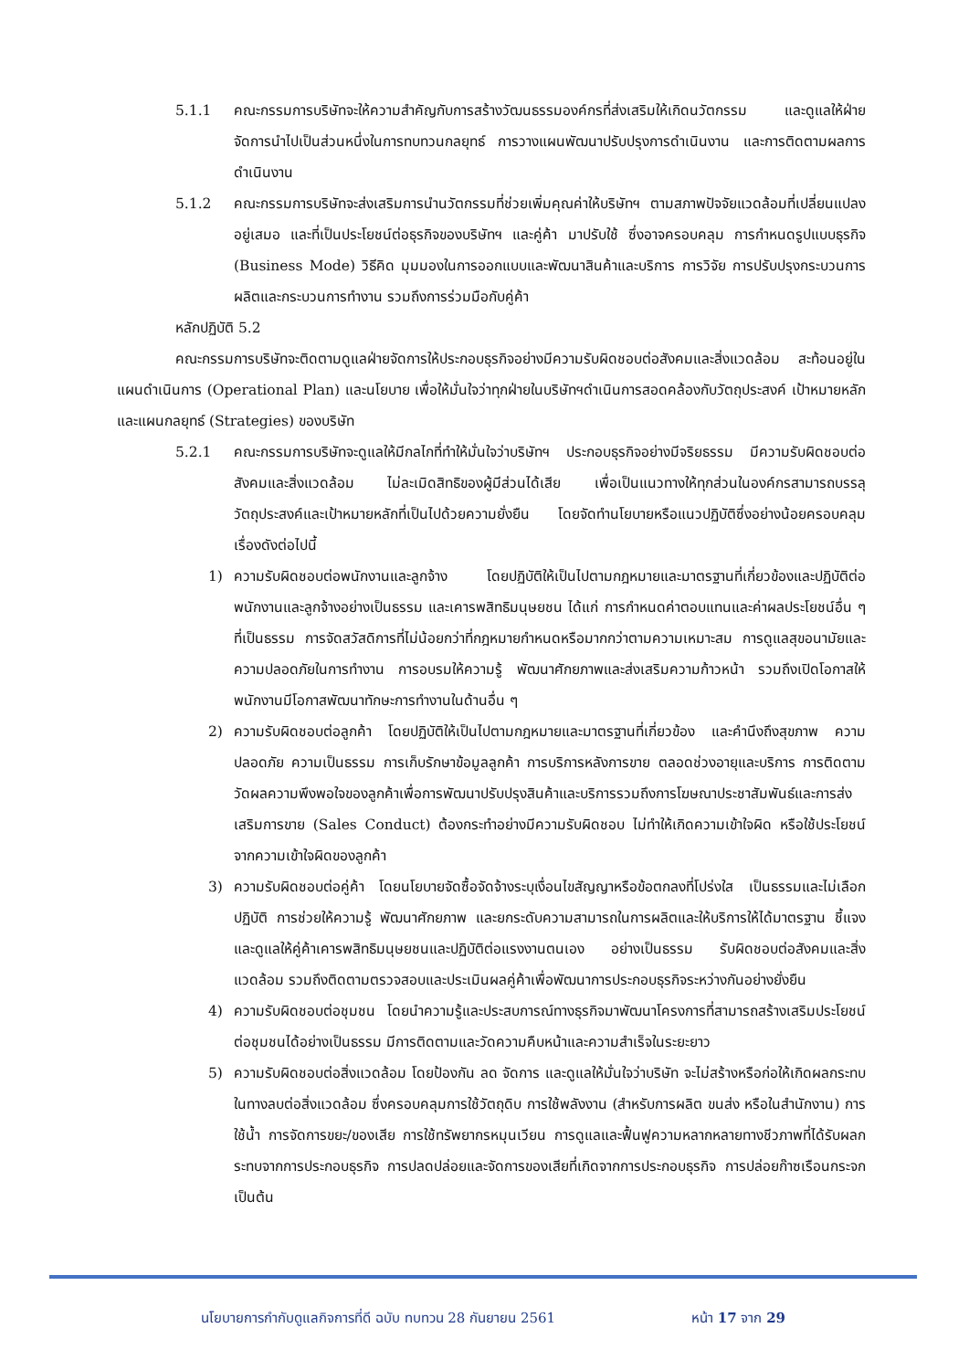5.1.1 คณะกรรมการบริษัทจะให้ความสำคัญกับการสร้างวัฒนธรรมองค์กรที่ส่งเสริมให้เกิดนวัตกรรม และดูแลให้ฝ่ายจัดการนำไปเป็นส่วนหนึ่งในการทบทวนกลยุทธ์ การวางแผนพัฒนาปรับปรุงการดำเนินงาน และการติดตามผลการดำเนินงาน
5.1.2 คณะกรรมการบริษัทจะส่งเสริมการนำนวัตกรรมที่ช่วยเพิ่มคุณค่าให้บริษัทฯ ตามสภาพปัจจัยแวดล้อมที่เปลี่ยนแปลงอยู่เสมอ และที่เป็นประโยชน์ต่อธุรกิจของบริษัทฯ และคู่ค้า มาปรับใช้ ซึ่งอาจครอบคลุม การกำหนดรูปแบบธุรกิจ (Business Mode) วิธีคิด มุมมองในการออกแบบและพัฒนาสินค้าและบริการ การวิจัย การปรับปรุงกระบวนการผลิตและกระบวนการทำงาน รวมถึงการร่วมมือกับคู่ค้า
หลักปฏิบัติ 5.2
คณะกรรมการบริษัทจะติดตามดูแลฝ่ายจัดการให้ประกอบธุรกิจอย่างมีความรับผิดชอบต่อสังคมและสิ่งแวดล้อม สะท้อนอยู่ในแผนดำเนินการ (Operational Plan) และนโยบาย เพื่อให้มั่นใจว่าทุกฝ่ายในบริษัทฯดำเนินการสอดคล้องกับวัตถุประสงค์ เป้าหมายหลัก และแผนกลยุทธ์ (Strategies) ของบริษัท
5.2.1 คณะกรรมการบริษัทจะดูแลให้มีกลไกที่ทำให้มั่นใจว่าบริษัทฯ ประกอบธุรกิจอย่างมีจริยธรรม มีความรับผิดชอบต่อสังคมและสิ่งแวดล้อม ไม่ละเมิดสิทธิของผู้มีส่วนได้เสีย เพื่อเป็นแนวทางให้ทุกส่วนในองค์กรสามารถบรรลุวัตถุประสงค์และเป้าหมายหลักที่เป็นไปด้วยความยั่งยืน โดยจัดทำนโยบายหรือแนวปฏิบัติซึ่งอย่างน้อยครอบคลุมเรื่องดังต่อไปนี้
1) ความรับผิดชอบต่อพนักงานและลูกจ้าง โดยปฏิบัติให้เป็นไปตามกฎหมายและมาตรฐานที่เกี่ยวข้องและปฏิบัติต่อพนักงานและลูกจ้างอย่างเป็นธรรม และเคารพสิทธิมนุษยชน ได้แก่ การกำหนดค่าตอบแทนและค่าผลประโยชน์อื่น ๆ ที่เป็นธรรม การจัดสวัสดิการที่ไม่น้อยกว่าที่กฎหมายกำหนดหรือมากกว่าตามความเหมาะสม การดูแลสุขอนามัยและความปลอดภัยในการทำงาน การอบรมให้ความรู้ พัฒนาศักยภาพและส่งเสริมความก้าวหน้า รวมถึงเปิดโอกาสให้พนักงานมีโอกาสพัฒนาทักษะการทำงานในด้านอื่น ๆ
2) ความรับผิดชอบต่อลูกค้า โดยปฏิบัติให้เป็นไปตามกฎหมายและมาตรฐานที่เกี่ยวข้อง และคำนึงถึงสุขภาพ ความปลอดภัย ความเป็นธรรม การเก็บรักษาข้อมูลลูกค้า การบริการหลังการขาย ตลอดช่วงอายุและบริการ การติดตามวัดผลความพึงพอใจของลูกค้าเพื่อการพัฒนาปรับปรุงสินค้าและบริการรวมถึงการโฆษณาประชาสัมพันธ์และการส่งเสริมการขาย (Sales Conduct) ต้องกระทำอย่างมีความรับผิดชอบ ไม่ทำให้เกิดความเข้าใจผิด หรือใช้ประโยชน์จากความเข้าใจผิดของลูกค้า
3) ความรับผิดชอบต่อคู่ค้า โดยนโยบายจัดซื้อจัดจ้างระบุเงื่อนไขสัญญาหรือข้อตกลงที่โปร่งใส เป็นธรรมและไม่เลือกปฏิบัติ การช่วยให้ความรู้ พัฒนาศักยภาพ และยกระดับความสามารถในการผลิตและให้บริการให้ได้มาตรฐาน ชี้แจงและดูแลให้คู่ค้าเคารพสิทธิมนุษยชนและปฏิบัติต่อแรงงานตนเอง อย่างเป็นธรรม รับผิดชอบต่อสังคมและสิ่งแวดล้อม รวมถึงติดตามตรวจสอบและประเมินผลคู่ค้าเพื่อพัฒนาการประกอบธุรกิจระหว่างกันอย่างยั่งยืน
4) ความรับผิดชอบต่อชุมชน โดยนำความรู้และประสบการณ์ทางธุรกิจมาพัฒนาโครงการที่สามารถสร้างเสริมประโยชน์ต่อชุมชนได้อย่างเป็นธรรม มีการติดตามและวัดความคืบหน้าและความสำเร็จในระยะยาว
5) ความรับผิดชอบต่อสิ่งแวดล้อม โดยป้องกัน ลด จัดการ และดูแลให้มั่นใจว่าบริษัท จะไม่สร้างหรือก่อให้เกิดผลกระทบในทางลบต่อสิ่งแวดล้อม ซึ่งครอบคลุมการใช้วัตถุดิบ การใช้พลังงาน (สำหรับการผลิต ขนส่ง หรือในสำนักงาน) การใช้น้ำ การจัดการขยะ/ของเสีย การใช้ทรัพยากรหมุนเวียน การดูแลและฟื้นฟูความหลากหลายทางชีวภาพที่ได้รับผลกระทบจากการประกอบธุรกิจ การปลดปล่อยและจัดการของเสียที่เกิดจากการประกอบธุรกิจ การปล่อยก๊าซเรือนกระจกเป็นต้น
นโยบายการกำกับดูแลกิจการที่ดี ฉบับ ทบทวน 28 กันยายน 2561 หน้า 17 จาก 29